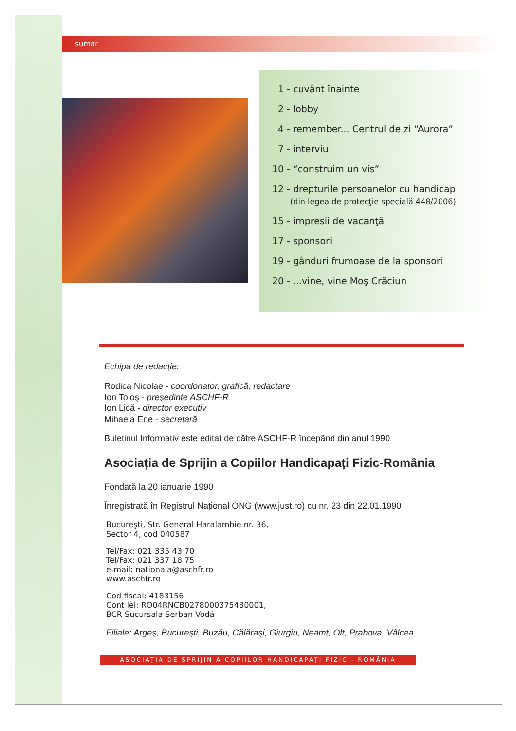sumar
1 - cuvânt înainte
2 - lobby
4 - remember... Centrul de zi “Aurora”
7 - interviu
10 - “construim un vis”
12 - drepturile persoanelor cu handicap
(din legea de protecţie specială 448/2006)
15 - impresii de vacanţă
17 - sponsori
19 - gânduri frumoase de la sponsori
20 - ...vine, vine Moş Crăciun
Echipa de redacție:
Rodica Nicolae - coordonator, grafică, redactare
Ion Toloş - preşedinte ASCHF-R
Ion Lică - director executiv
Mihaela Ene - secretară
Buletinul Informativ este editat de către ASCHF-R începând din anul 1990
Asociația de Sprijin a Copiilor Handicapați Fizic-România
Fondată la 20 ianuarie 1990
Înregistrată în Registrul Național ONG (www.just.ro) cu nr. 23 din 22.01.1990
Bucureşti, Str. General Haralambie nr. 36,
Sector 4, cod 040587
Tel/Fax: 021 335 43 70
Tel/Fax: 021 337 18 75
e-mail: nationala@aschfr.ro
www.aschfr.ro
Cod fiscal: 4183156
Cont lei: RO04RNCB0278000375430001,
BCR Sucursala Şerban Vodă
Filiale: Argeş, Bucureşti, Buzău, Călăraşi, Giurgiu, Neamț, Olt, Prahova, Vâlcea
ASOCIAȚIA DE SPRIJIN A COPIILOR HANDICAPAȚI FIZIC - ROMÂNIA